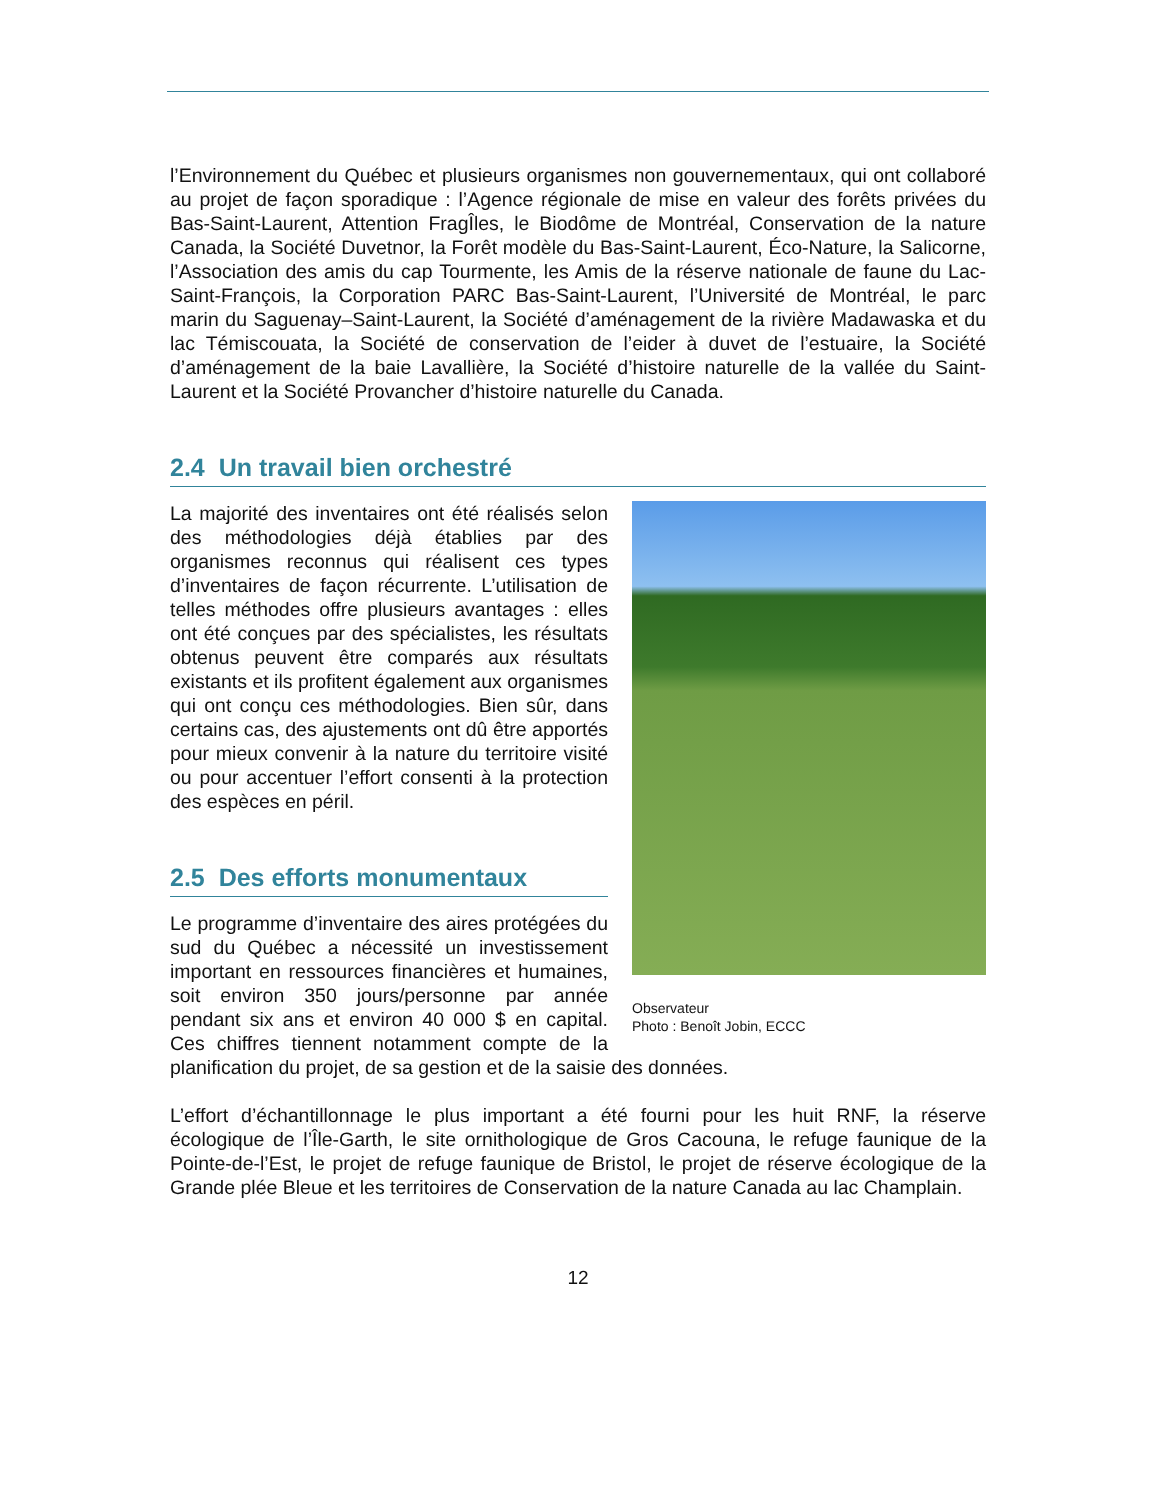l’Environnement du Québec et plusieurs organismes non gouvernementaux, qui ont collaboré au projet de façon sporadique : l’Agence régionale de mise en valeur des forêts privées du Bas-Saint-Laurent, Attention FragÎles, le Biodôme de Montréal, Conservation de la nature Canada, la Société Duvetnor, la Forêt modèle du Bas-Saint-Laurent, Éco-Nature, la Salicorne, l’Association des amis du cap Tourmente, les Amis de la réserve nationale de faune du Lac-Saint-François, la Corporation PARC Bas-Saint-Laurent, l’Université de Montréal, le parc marin du Saguenay–Saint-Laurent, la Société d’aménagement de la rivière Madawaska et du lac Témiscouata, la Société de conservation de l’eider à duvet de l’estuaire, la Société d’aménagement de la baie Lavallière, la Société d’histoire naturelle de la vallée du Saint-Laurent et la Société Provancher d’histoire naturelle du Canada.
2.4 Un travail bien orchestré
Observateur
Photo : Benoît Jobin, ECCC
La majorité des inventaires ont été réalisés selon des méthodologies déjà établies par des organismes reconnus qui réalisent ces types d’inventaires de façon récurrente. L’utilisation de telles méthodes offre plusieurs avantages : elles ont été conçues par des spécialistes, les résultats obtenus peuvent être comparés aux résultats existants et ils profitent également aux organismes qui ont conçu ces méthodologies. Bien sûr, dans certains cas, des ajustements ont dû être apportés pour mieux convenir à la nature du territoire visité ou pour accentuer l’effort consenti à la protection des espèces en péril.
2.5 Des efforts monumentaux
Le programme d’inventaire des aires protégées du sud du Québec a nécessité un investissement important en ressources financières et humaines, soit environ 350 jours/personne par année pendant six ans et environ 40 000 $ en capital. Ces chiffres tiennent notamment compte de la planification du projet, de sa gestion et de la saisie des données.
L’effort d’échantillonnage le plus important a été fourni pour les huit RNF, la réserve écologique de l’Île-Garth, le site ornithologique de Gros Cacouna, le refuge faunique de la Pointe-de-l’Est, le projet de refuge faunique de Bristol, le projet de réserve écologique de la Grande plée Bleue et les territoires de Conservation de la nature Canada au lac Champlain.
12